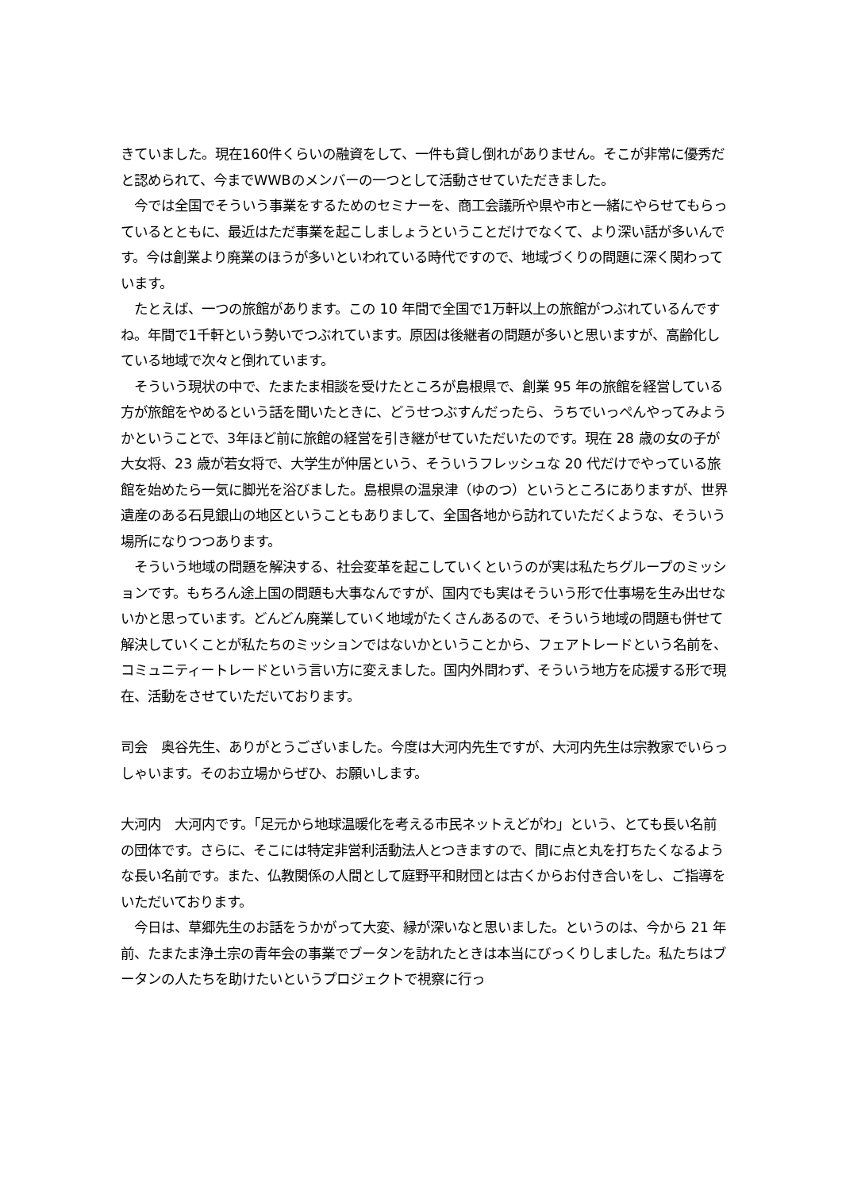きていました。現在160件くらいの融資をして、一件も貸し倒れがありません。そこが非常に優秀だと認められて、今までWWBのメンバーの一つとして活動させていただきました。
　今では全国でそういう事業をするためのセミナーを、商工会議所や県や市と一緒にやらせてもらっているとともに、最近はただ事業を起こしましょうということだけでなくて、より深い話が多いんです。今は創業より廃業のほうが多いといわれている時代ですので、地域づくりの問題に深く関わっています。
　たとえば、一つの旅館があります。この 10 年間で全国で1万軒以上の旅館がつぶれているんですね。年間で1千軒という勢いでつぶれています。原因は後継者の問題が多いと思いますが、高齢化している地域で次々と倒れています。
　そういう現状の中で、たまたま相談を受けたところが島根県で、創業 95 年の旅館を経営している方が旅館をやめるという話を聞いたときに、どうせつぶすんだったら、うちでいっぺんやってみようかということで、3年ほど前に旅館の経営を引き継がせていただいたのです。現在 28 歳の女の子が大女将、23 歳が若女将で、大学生が仲居という、そういうフレッシュな 20 代だけでやっている旅館を始めたら一気に脚光を浴びました。島根県の温泉津（ゆのつ）というところにありますが、世界遺産のある石見銀山の地区ということもありまして、全国各地から訪れていただくような、そういう場所になりつつあります。
　そういう地域の問題を解決する、社会変革を起こしていくというのが実は私たちグループのミッションです。もちろん途上国の問題も大事なんですが、国内でも実はそういう形で仕事場を生み出せないかと思っています。どんどん廃業していく地域がたくさんあるので、そういう地域の問題も併せて解決していくことが私たちのミッションではないかということから、フェアトレードという名前を、コミュニティートレードという言い方に変えました。国内外問わず、そういう地方を応援する形で現在、活動をさせていただいております。
司会　奥谷先生、ありがとうございました。今度は大河内先生ですが、大河内先生は宗教家でいらっしゃいます。そのお立場からぜひ、お願いします。
大河内　大河内です。「足元から地球温暖化を考える市民ネットえどがわ」という、とても長い名前の団体です。さらに、そこには特定非営利活動法人とつきますので、間に点と丸を打ちたくなるような長い名前です。また、仏教関係の人間として庭野平和財団とは古くからお付き合いをし、ご指導をいただいております。
　今日は、草郷先生のお話をうかがって大変、縁が深いなと思いました。というのは、今から 21 年前、たまたま浄土宗の青年会の事業でブータンを訪れたときは本当にびっくりしました。私たちはブータンの人たちを助けたいというプロジェクトで視察に行っ